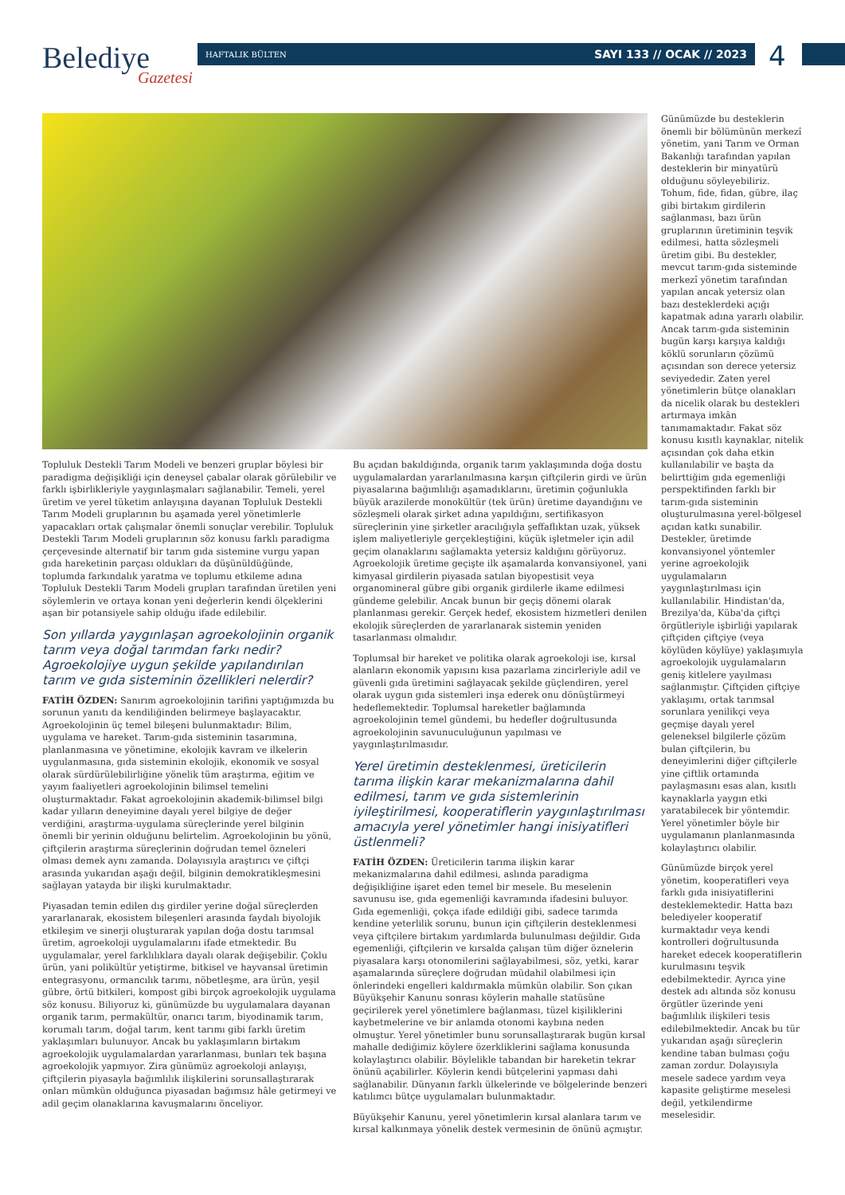Belediye
Gazetesi
HAFTALIK BÜLTEN SAYI 133 // OCAK // 2023 4
Topluluk Destekli Tarım Modeli ve benzeri gruplar böylesi bir paradigma değişikliği için deneysel çabalar olarak görülebilir ve farklı işbirlikleriyle yaygınlaşmaları sağlanabilir. Temeli, yerel üretim ve yerel tüketim anlayışına dayanan Topluluk Destekli Tarım Modeli gruplarının bu aşamada yerel yönetimlerle yapacakları ortak çalışmalar önemli sonuçlar verebilir. Topluluk Destekli Tarım Modeli gruplarının söz konusu farklı paradigma çerçevesinde alternatif bir tarım gıda sistemine vurgu yapan gıda hareketinin parçası oldukları da düşünüldüğünde, toplumda farkındalık yaratma ve toplumu etkileme adına Topluluk Destekli Tarım Modeli grupları tarafından üretilen yeni söylemlerin ve ortaya konan yeni değerlerin kendi ölçeklerini aşan bir potansiyele sahip olduğu ifade edilebilir.
Son yıllarda yaygınlaşan agroekolojinin organik tarım veya doğal tarımdan farkı nedir? Agroekolojiye uygun şekilde yapılandırılan tarım ve gıda sisteminin özellikleri nelerdir?
FATİH ÖZDEN: Sanırım agroekolojinin tarifini yaptığımızda bu sorunun yanıtı da kendiliğinden belirmeye başlayacaktır. Agroekolojinin üç temel bileşeni bulunmaktadır: Bilim, uygulama ve hareket. Tarım-gıda sisteminin tasarımına, planlanmasına ve yönetimine, ekolojik kavram ve ilkelerin uygulanmasına, gıda sisteminin ekolojik, ekonomik ve sosyal olarak sürdürülebilirliğine yönelik tüm araştırma, eğitim ve yayım faaliyetleri agroekolojinin bilimsel temelini oluşturmaktadır. Fakat agroekolojinin akademik-bilimsel bilgi kadar yılların deneyimine dayalı yerel bilgiye de değer verdiğini, araştırma-uygulama süreçlerinde yerel bilginin önemli bir yerinin olduğunu belirtelim. Agroekolojinin bu yönü, çiftçilerin araştırma süreçlerinin doğrudan temel özneleri olması demek aynı zamanda. Dolayısıyla araştırıcı ve çiftçi arasında yukarıdan aşağı değil, bilginin demokratikleşmesini sağlayan yatayda bir ilişki kurulmaktadır.
Piyasadan temin edilen dış girdiler yerine doğal süreçlerden yararlanarak, ekosistem bileşenleri arasında faydalı biyolojik etkileşim ve sinerji oluşturarak yapılan doğa dostu tarımsal üretim, agroekoloji uygulamalarını ifade etmektedir. Bu uygulamalar, yerel farklılıklara dayalı olarak değişebilir. Çoklu ürün, yani polikültür yetiştirme, bitkisel ve hayvansal üretimin entegrasyonu, ormancılık tarımı, nöbetleşme, ara ürün, yeşil gübre, örtü bitkileri, kompost gibi birçok agroekolojik uygulama söz konusu. Biliyoruz ki, günümüzde bu uygulamalara dayanan organik tarım, permakültür, onarıcı tarım, biyodinamik tarım, korumalı tarım, doğal tarım, kent tarımı gibi farklı üretim yaklaşımları bulunuyor. Ancak bu yaklaşımların birtakım agroekolojik uygulamalardan yararlanması, bunları tek başına agroekolojik yapmıyor. Zira günümüz agroekoloji anlayışı, çiftçilerin piyasayla bağımlılık ilişkilerini sorunsallaştırarak onları mümkün olduğunca piyasadan bağımsız hâle getirmeyi ve adil geçim olanaklarına kavuşmalarını önceliyor.
Bu açıdan bakıldığında, organik tarım yaklaşımında doğa dostu uygulamalardan yararlanılmasına karşın çiftçilerin girdi ve ürün piyasalarına bağımlılığı aşamadıklarını, üretimin çoğunlukla büyük arazilerde monokültür (tek ürün) üretime dayandığını ve sözleşmeli olarak şirket adına yapıldığını, sertifikasyon süreçlerinin yine şirketler aracılığıyla şeffaflıktan uzak, yüksek işlem maliyetleriyle gerçekleştiğini, küçük işletmeler için adil geçim olanaklarını sağlamakta yetersiz kaldığını görüyoruz. Agroekolojik üretime geçişte ilk aşamalarda konvansiyonel, yani kimyasal girdilerin piyasada satılan biyopestisit veya organomineral gübre gibi organik girdilerle ikame edilmesi gündeme gelebilir. Ancak bunun bir geçiş dönemi olarak planlanması gerekir. Gerçek hedef, ekosistem hizmetleri denilen ekolojik süreçlerden de yararlanarak sistemin yeniden tasarlanması olmalıdır.
Toplumsal bir hareket ve politika olarak agroekoloji ise, kırsal alanların ekonomik yapısını kısa pazarlama zincirleriyle adil ve güvenli gıda üretimini sağlayacak şekilde güçlendiren, yerel olarak uygun gıda sistemleri inşa ederek onu dönüştürmeyi hedeflemektedir. Toplumsal hareketler bağlamında agroekolojinin temel gündemi, bu hedefler doğrultusunda agroekolojinin savunuculuğunun yapılması ve yaygınlaştırılmasıdır.
Yerel üretimin desteklenmesi, üreticilerin tarıma ilişkin karar mekanizmalarına dahil edilmesi, tarım ve gıda sistemlerinin iyileştirilmesi, kooperatiflerin yaygınlaştırılması amacıyla yerel yönetimler hangi inisiyatifleri üstlenmeli?
FATİH ÖZDEN: Üreticilerin tarıma ilişkin karar mekanizmalarına dahil edilmesi, aslında paradigma değişikliğine işaret eden temel bir mesele. Bu meselenin savunusu ise, gıda egemenliği kavramında ifadesini buluyor. Gıda egemenliği, çokça ifade edildiği gibi, sadece tarımda kendine yeterlilik sorunu, bunun için çiftçilerin desteklenmesi veya çiftçilere birtakım yardımlarda bulunulması değildir. Gıda egemenliği, çiftçilerin ve kırsalda çalışan tüm diğer öznelerin piyasalara karşı otonomilerini sağlayabilmesi, söz, yetki, karar aşamalarında süreçlere doğrudan müdahil olabilmesi için önlerindeki engelleri kaldırmakla mümkün olabilir. Son çıkan Büyükşehir Kanunu sonrası köylerin mahalle statüsüne geçirilerek yerel yönetimlere bağlanması, tüzel kişiliklerini kaybetmelerine ve bir anlamda otonomi kaybına neden olmuştur. Yerel yönetimler bunu sorunsallaştırarak bugün kırsal mahalle dediğimiz köylere özerkliklerini sağlama konusunda kolaylaştırıcı olabilir. Böylelikle tabandan bir hareketin tekrar önünü açabilirler. Köylerin kendi bütçelerini yapması dahi sağlanabilir. Dünyanın farklı ülkelerinde ve bölgelerinde benzeri katılımcı bütçe uygulamaları bulunmaktadır.
Büyükşehir Kanunu, yerel yönetimlerin kırsal alanlara tarım ve kırsal kalkınmaya yönelik destek vermesinin de önünü açmıştır.
Günümüzde bu desteklerin önemli bir bölümünün merkezî yönetim, yani Tarım ve Orman Bakanlığı tarafından yapılan desteklerin bir minyatürü olduğunu söyleyebiliriz. Tohum, fide, fidan, gübre, ilaç gibi birtakım girdilerin sağlanması, bazı ürün gruplarının üretiminin teşvik edilmesi, hatta sözleşmeli üretim gibi. Bu destekler, mevcut tarım-gıda sisteminde merkezî yönetim tarafından yapılan ancak yetersiz olan bazı desteklerdeki açığı kapatmak adına yararlı olabilir. Ancak tarım-gıda sisteminin bugün karşı karşıya kaldığı köklü sorunların çözümü açısından son derece yetersiz seviyededir. Zaten yerel yönetimlerin bütçe olanakları da nicelik olarak bu destekleri artırmaya imkân tanımamaktadır. Fakat söz konusu kısıtlı kaynaklar, nitelik açısından çok daha etkin kullanılabilir ve başta da belirttiğim gıda egemenliği perspektifinden farklı bir tarım-gıda sisteminin oluşturulmasına yerel-bölgesel açıdan katkı sunabilir. Destekler, üretimde konvansiyonel yöntemler yerine agroekolojik uygulamaların yaygınlaştırılması için kullanılabilir. Hindistan'da, Brezilya'da, Küba'da çiftçi örgütleriyle işbirliği yapılarak çiftçiden çiftçiye (veya köylüden köylüye) yaklaşımıyla agroekolojik uygulamaların geniş kitlelere yayılması sağlanmıştır. Çiftçiden çiftçiye yaklaşımı, ortak tarımsal sorunlara yenilikçi veya geçmişe dayalı yerel geleneksel bilgilerle çözüm bulan çiftçilerin, bu deneyimlerini diğer çiftçilerle yine çiftlik ortamında paylaşmasını esas alan, kısıtlı kaynaklarla yaygın etki yaratabilecek bir yöntemdir. Yerel yönetimler böyle bir uygulamanın planlanmasında kolaylaştırıcı olabilir.
Günümüzde birçok yerel yönetim, kooperatifleri veya farklı gıda inisiyatiflerini desteklemektedir. Hatta bazı belediyeler kooperatif kurmaktadır veya kendi kontrolleri doğrultusunda hareket edecek kooperatiflerin kurulmasını teşvik edebilmektedir. Ayrıca yine destek adı altında söz konusu örgütler üzerinde yeni bağımlılık ilişkileri tesis edilebilmektedir. Ancak bu tür yukarıdan aşağı süreçlerin kendine taban bulması çoğu zaman zordur. Dolayısıyla mesele sadece yardım veya kapasite geliştirme meselesi değil, yetkilendirme meselesidir.